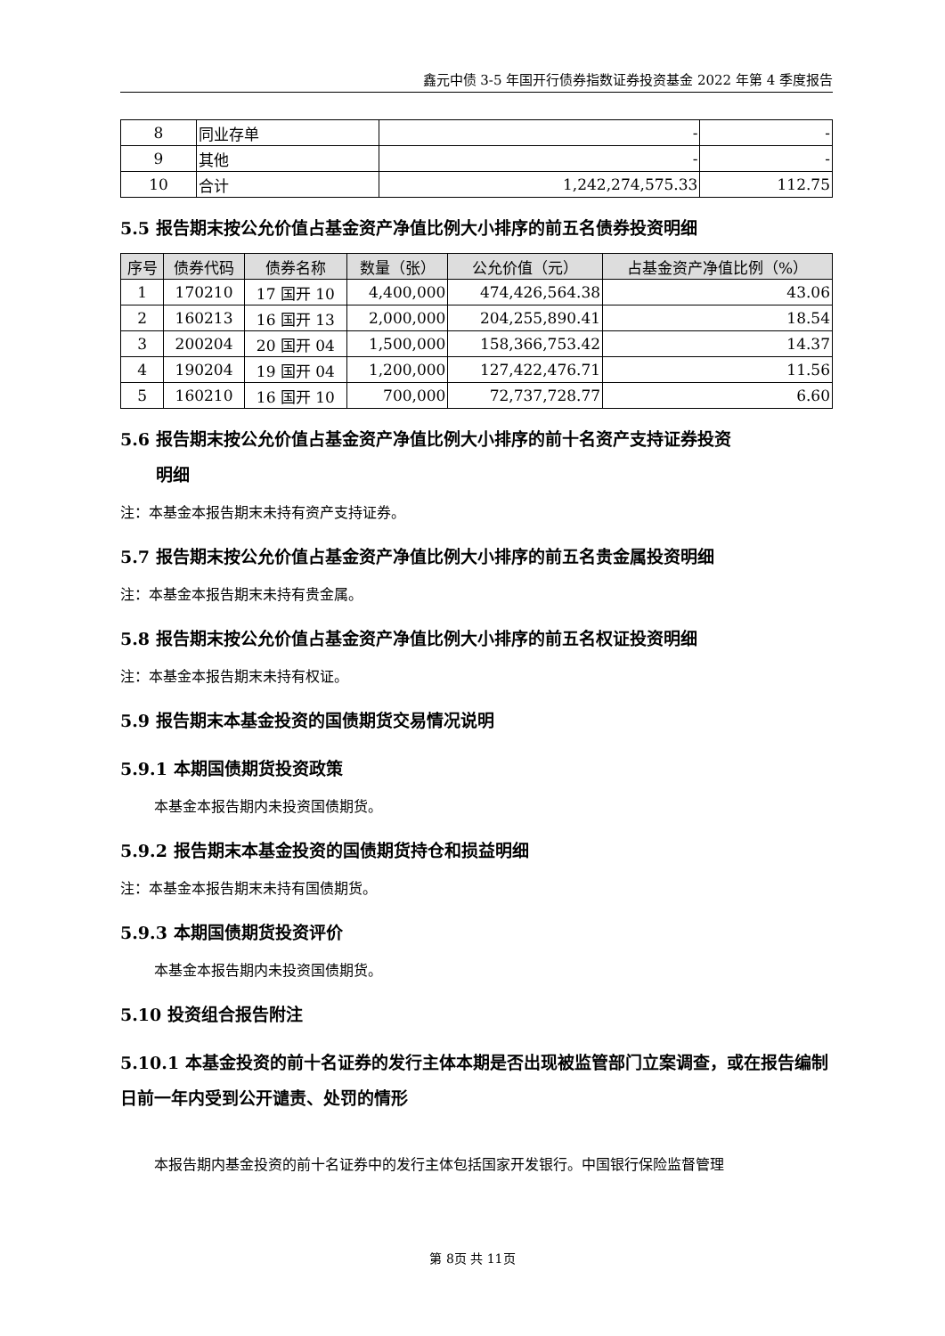鑫元中债 3-5 年国开行债券指数证券投资基金 2022 年第 4 季度报告
| 8 | 同业存单 | - | - |
| 9 | 其他 | - | - |
| 10 | 合计 | 1,242,274,575.33 | 112.75 |
5.5 报告期末按公允价值占基金资产净值比例大小排序的前五名债券投资明细
| 序号 | 债券代码 | 债券名称 | 数量（张） | 公允价值（元） | 占基金资产净值比例（%） |
| --- | --- | --- | --- | --- | --- |
| 1 | 170210 | 17 国开 10 | 4,400,000 | 474,426,564.38 | 43.06 |
| 2 | 160213 | 16 国开 13 | 2,000,000 | 204,255,890.41 | 18.54 |
| 3 | 200204 | 20 国开 04 | 1,500,000 | 158,366,753.42 | 14.37 |
| 4 | 190204 | 19 国开 04 | 1,200,000 | 127,422,476.71 | 11.56 |
| 5 | 160210 | 16 国开 10 | 700,000 | 72,737,728.77 | 6.60 |
5.6 报告期末按公允价值占基金资产净值比例大小排序的前十名资产支持证券投资
明细
注：本基金本报告期末未持有资产支持证券。
5.7 报告期末按公允价值占基金资产净值比例大小排序的前五名贵金属投资明细
注：本基金本报告期末未持有贵金属。
5.8 报告期末按公允价值占基金资产净值比例大小排序的前五名权证投资明细
注：本基金本报告期末未持有权证。
5.9 报告期末本基金投资的国债期货交易情况说明
5.9.1 本期国债期货投资政策
本基金本报告期内未投资国债期货。
5.9.2 报告期末本基金投资的国债期货持仓和损益明细
注：本基金本报告期末未持有国债期货。
5.9.3 本期国债期货投资评价
本基金本报告期内未投资国债期货。
5.10 投资组合报告附注
5.10.1 本基金投资的前十名证券的发行主体本期是否出现被监管部门立案调查，或在报告编制日前一年内受到公开谴责、处罚的情形
本报告期内基金投资的前十名证券中的发行主体包括国家开发银行。中国银行保险监督管理
第 8页 共 11页